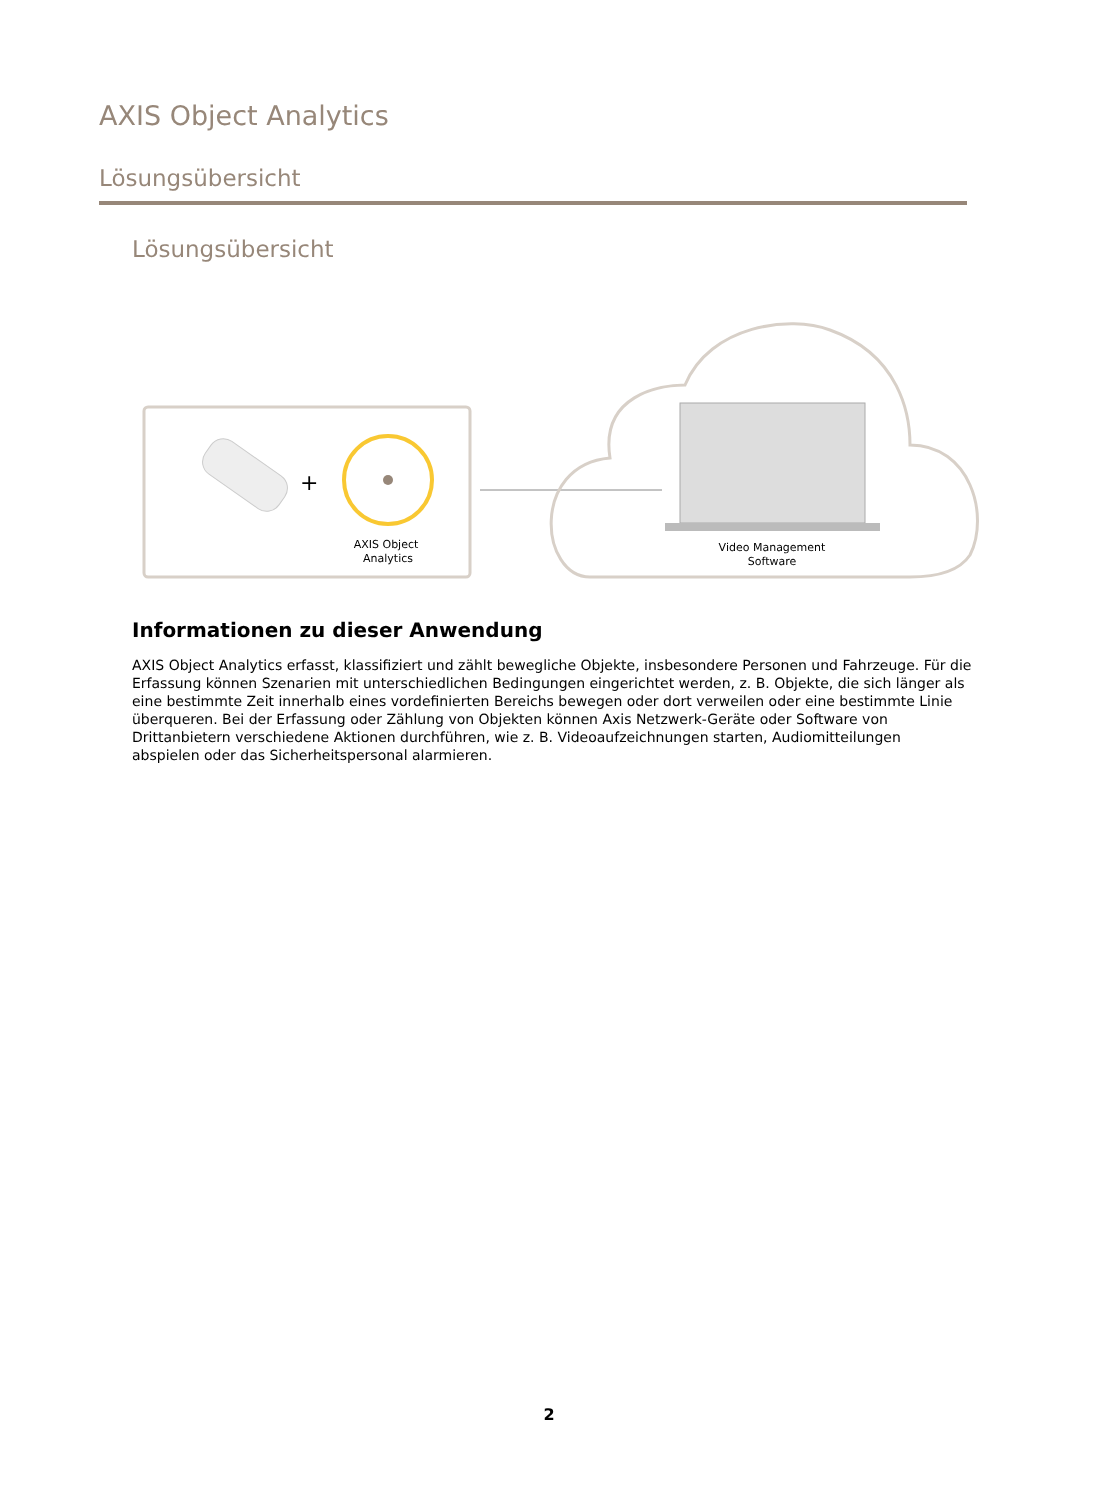AXIS Object Analytics
Lösungsübersicht
Lösungsübersicht
+
AXIS Object
Analytics
Video Management
Software
Informationen zu dieser Anwendung
AXIS Object Analytics erfasst, klassifiziert und zählt bewegliche Objekte, insbesondere Personen und Fahrzeuge. Für die Erfassung können Szenarien mit unterschiedlichen Bedingungen eingerichtet werden, z. B. Objekte, die sich länger als eine bestimmte Zeit innerhalb eines vordefinierten Bereichs bewegen oder dort verweilen oder eine bestimmte Linie überqueren. Bei der Erfassung oder Zählung von Objekten können Axis Netzwerk-Geräte oder Software von Drittanbietern verschiedene Aktionen durchführen, wie z. B. Videoaufzeichnungen starten, Audiomitteilungen abspielen oder das Sicherheitspersonal alarmieren.
2